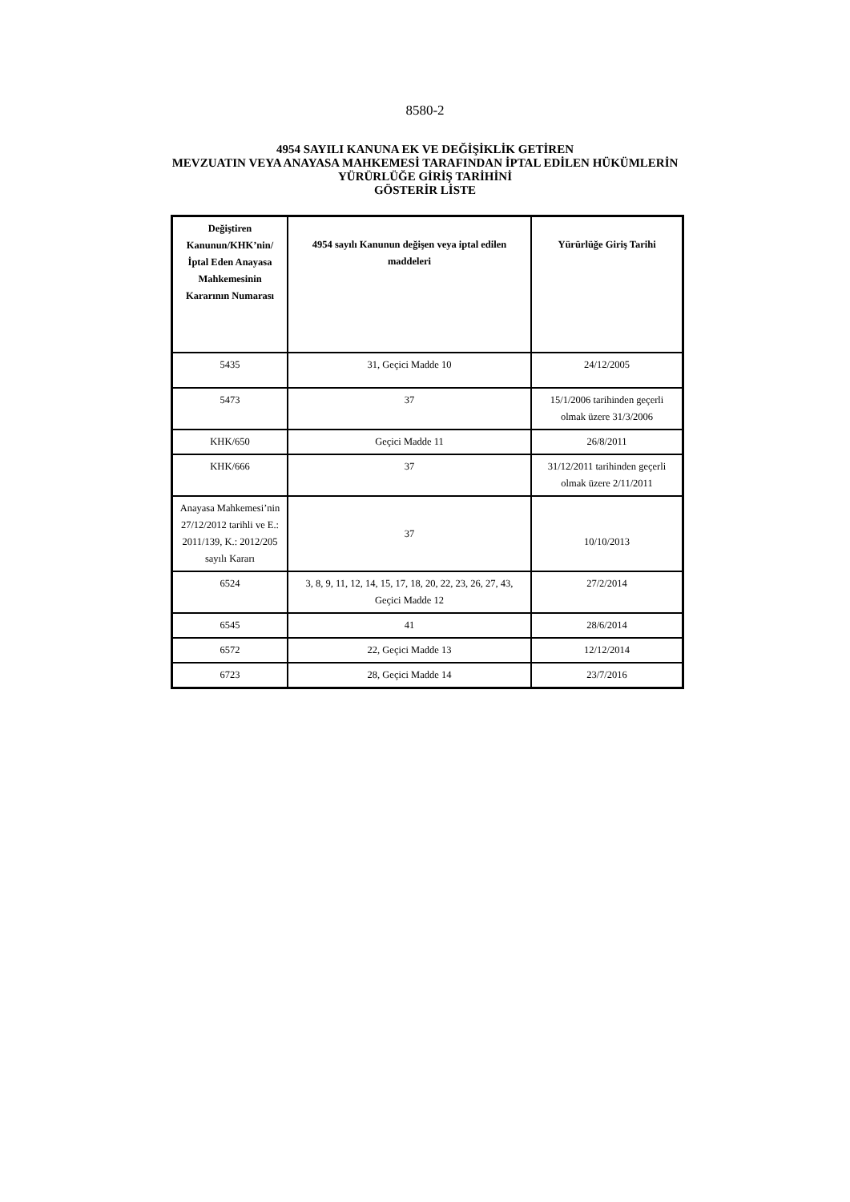8580-2
4954 SAYILI KANUNA EK VE DEĞİŞİKLİK GETİREN
MEVZUATIN VEYA ANAYASA MAHKEMESİ TARAFINDAN İPTAL EDİLEN HÜKÜMLERİN
YÜRÜRLÜĞE GİRİŞ TARİHİNİ
GÖSTERİR LİSTE
| Değiştiren Kanunun/KHK’nin/ İptal Eden Anayasa Mahkemesinin Kararının Numarası | 4954 sayılı Kanunun değişen veya iptal edilen maddeleri | Yürürlüğe Giriş Tarihi |
| --- | --- | --- |
| 5435 | 31, Geçici Madde 10 | 24/12/2005 |
| 5473 | 37 | 15/1/2006 tarihinden geçerli olmak üzere 31/3/2006 |
| KHK/650 | Geçici Madde 11 | 26/8/2011 |
| KHK/666 | 37 | 31/12/2011 tarihinden geçerli olmak üzere 2/11/2011 |
| Anayasa Mahkemesi’nin 27/12/2012 tarihli ve E.: 2011/139, K.: 2012/205 sayılı Kararı | 37 | 10/10/2013 |
| 6524 | 3, 8, 9, 11, 12, 14, 15, 17, 18, 20, 22, 23, 26, 27, 43, Geçici Madde 12 | 27/2/2014 |
| 6545 | 41 | 28/6/2014 |
| 6572 | 22, Geçici Madde 13 | 12/12/2014 |
| 6723 | 28, Geçici Madde 14 | 23/7/2016 |